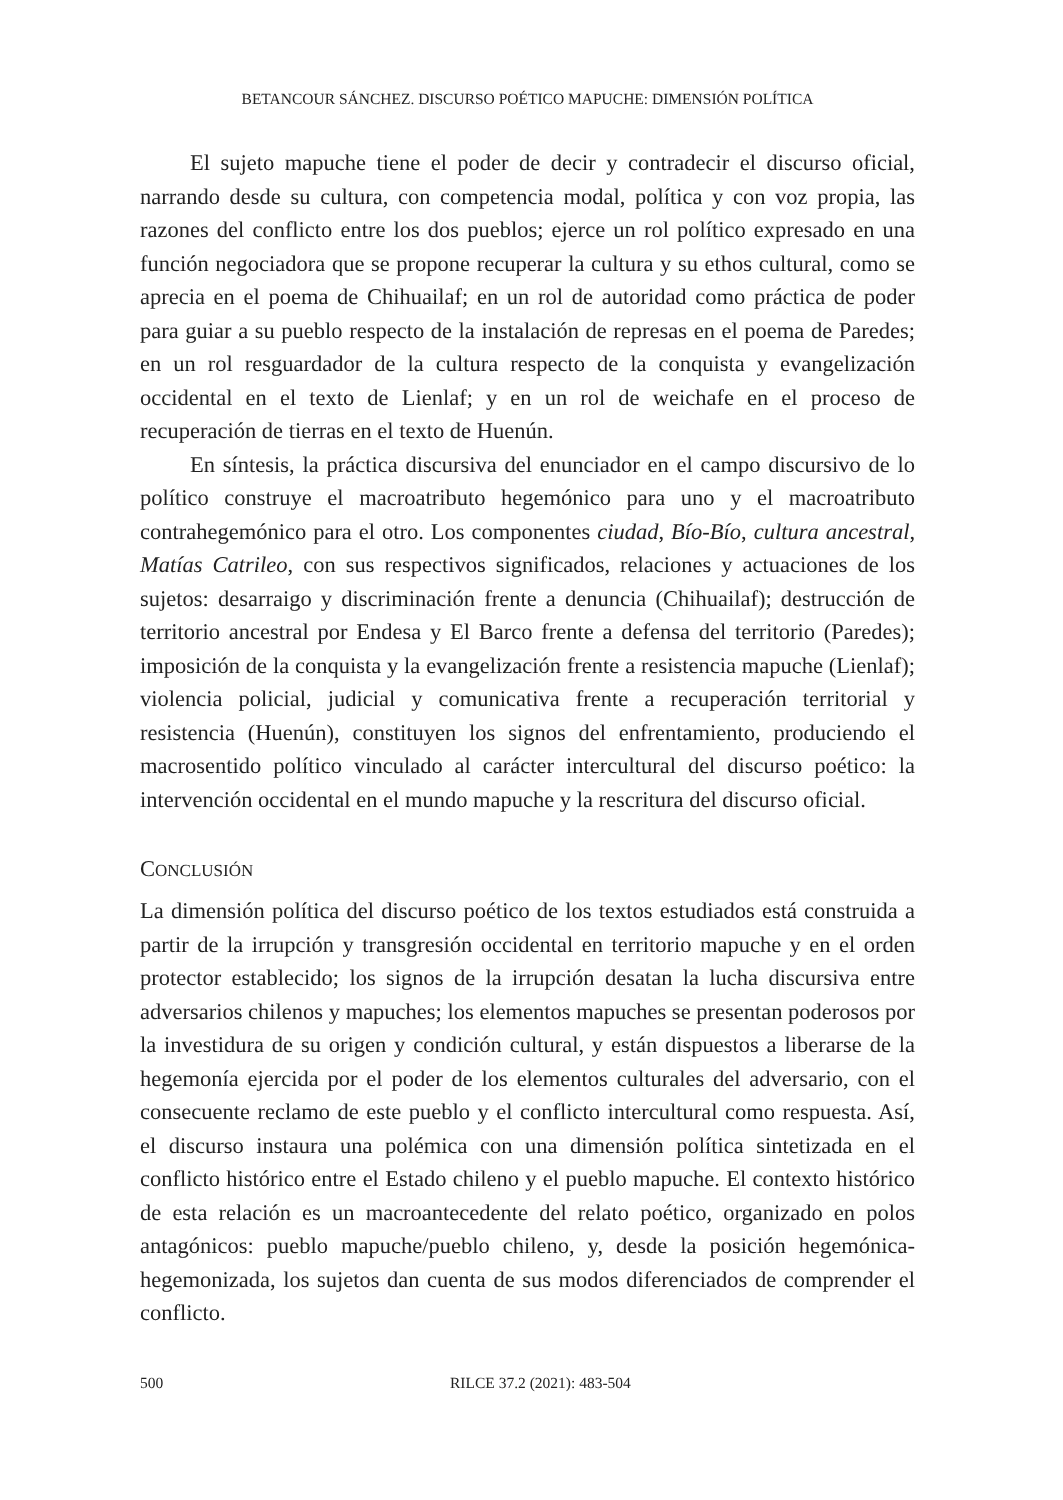BETANCOUR SÁNCHEZ. DISCURSO POÉTICO MAPUCHE: DIMENSIÓN POLÍTICA
El sujeto mapuche tiene el poder de decir y contradecir el discurso oficial, narrando desde su cultura, con competencia modal, política y con voz propia, las razones del conflicto entre los dos pueblos; ejerce un rol político expresado en una función negociadora que se propone recuperar la cultura y su ethos cultural, como se aprecia en el poema de Chihuailaf; en un rol de autoridad como práctica de poder para guiar a su pueblo respecto de la instalación de represas en el poema de Paredes; en un rol resguardador de la cultura respecto de la conquista y evangelización occidental en el texto de Lienlaf; y en un rol de weichafe en el proceso de recuperación de tierras en el texto de Huenún.
En síntesis, la práctica discursiva del enunciador en el campo discursivo de lo político construye el macroatributo hegemónico para uno y el macroatributo contrahegemónico para el otro. Los componentes ciudad, Bío-Bío, cultura ancestral, Matías Catrileo, con sus respectivos significados, relaciones y actuaciones de los sujetos: desarraigo y discriminación frente a denuncia (Chihuailaf); destrucción de territorio ancestral por Endesa y El Barco frente a defensa del territorio (Paredes); imposición de la conquista y la evangelización frente a resistencia mapuche (Lienlaf); violencia policial, judicial y comunicativa frente a recuperación territorial y resistencia (Huenún), constituyen los signos del enfrentamiento, produciendo el macrosentido político vinculado al carácter intercultural del discurso poético: la intervención occidental en el mundo mapuche y la rescritura del discurso oficial.
CONCLUSIÓN
La dimensión política del discurso poético de los textos estudiados está construida a partir de la irrupción y transgresión occidental en territorio mapuche y en el orden protector establecido; los signos de la irrupción desatan la lucha discursiva entre adversarios chilenos y mapuches; los elementos mapuches se presentan poderosos por la investidura de su origen y condición cultural, y están dispuestos a liberarse de la hegemonía ejercida por el poder de los elementos culturales del adversario, con el consecuente reclamo de este pueblo y el conflicto intercultural como respuesta. Así, el discurso instaura una polémica con una dimensión política sintetizada en el conflicto histórico entre el Estado chileno y el pueblo mapuche. El contexto histórico de esta relación es un macroantecedente del relato poético, organizado en polos antagónicos: pueblo mapuche/pueblo chileno, y, desde la posición hegemónica-hegemonizada, los sujetos dan cuenta de sus modos diferenciados de comprender el conflicto.
500 RILCE 37.2 (2021): 483-504